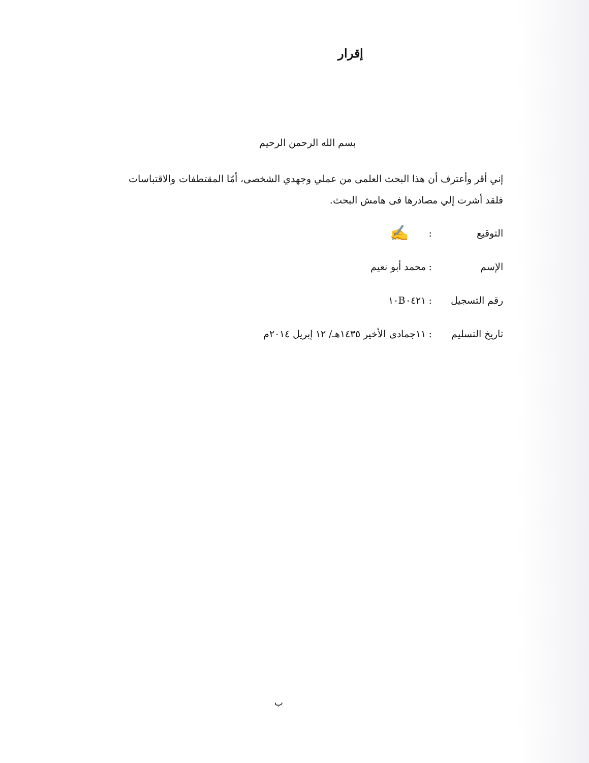إقرار
بسم الله الرحمن الرحيم
إني أقر وأعترف أن هذا البحث العلمى من عملي وجهدي الشخصى، أمّا المقتطفات والاقتباسات فلقد أشرت إلي مصادرها فى هامش البحث.
التوقيع: ✍
الإسم: محمد أبو نعيم
رقم التسجيل: ١٠B٠٤٢١
تاريخ التسليم: ١١جمادى الأخير ١٤٣٥هـ/ ١٢ إبريل ٢٠١٤م
ب